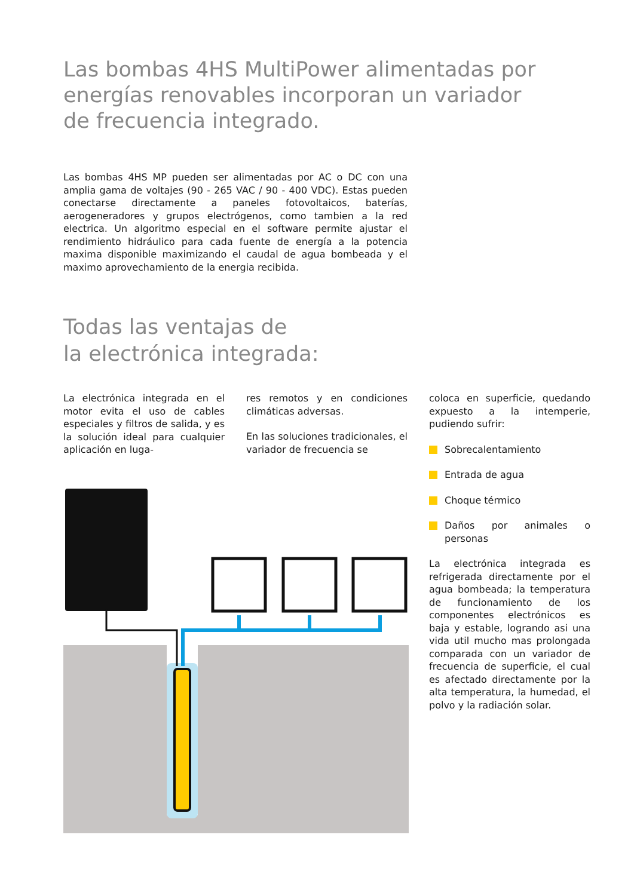Las bombas 4HS MultiPower alimentadas por energías renovables incorporan un variador de frecuencia integrado.
Las bombas 4HS MP pueden ser alimentadas por AC o DC con una amplia gama de voltajes (90 - 265 VAC / 90 - 400 VDC). Estas pueden conectarse directamente a paneles fotovoltaicos, baterías, aerogeneradores y grupos electrógenos, como tambien a la red electrica. Un algoritmo especial en el software permite ajustar el rendimiento hidráulico para cada fuente de energía a la potencia maxima disponible maximizando el caudal de agua bombeada y el maximo aprovechamiento de la energia recibida.
Todas las ventajas de
la electrónica integrada:
La electrónica integrada en el motor evita el uso de cables especiales y filtros de salida, y es la solución ideal para cualquier aplicación en luga-
res remotos y en condiciones climáticas adversas.
En las soluciones tradicionales, el variador de frecuencia se
coloca en superficie, quedando expuesto a la intemperie, pudiendo sufrir:
Sobrecalentamiento
Entrada de agua
Choque térmico
Daños por animales o personas
La electrónica integrada es refrigerada directamente por el agua bombeada; la temperatura de funcionamiento de los componentes electrónicos es baja y estable, logrando asi una vida util mucho mas prolongada comparada con un variador de frecuencia de superficie, el cual es afectado directamente por la alta temperatura, la humedad, el polvo y la radiación solar.